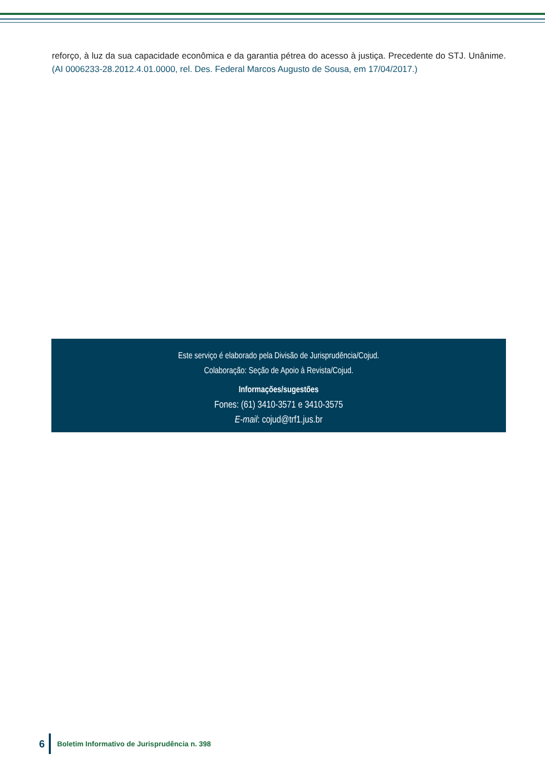reforço, à luz da sua capacidade econômica e da garantia pétrea do acesso à justiça. Precedente do STJ. Unânime. (AI 0006233-28.2012.4.01.0000, rel. Des. Federal Marcos Augusto de Sousa, em 17/04/2017.)
Este serviço é elaborado pela Divisão de Jurisprudência/Cojud.
Colaboração: Seção de Apoio à Revista/Cojud.
Informações/sugestões
Fones: (61) 3410-3571 e 3410-3575
E-mail: cojud@trf1.jus.br
6
Boletim Informativo de Jurisprudência n. 398